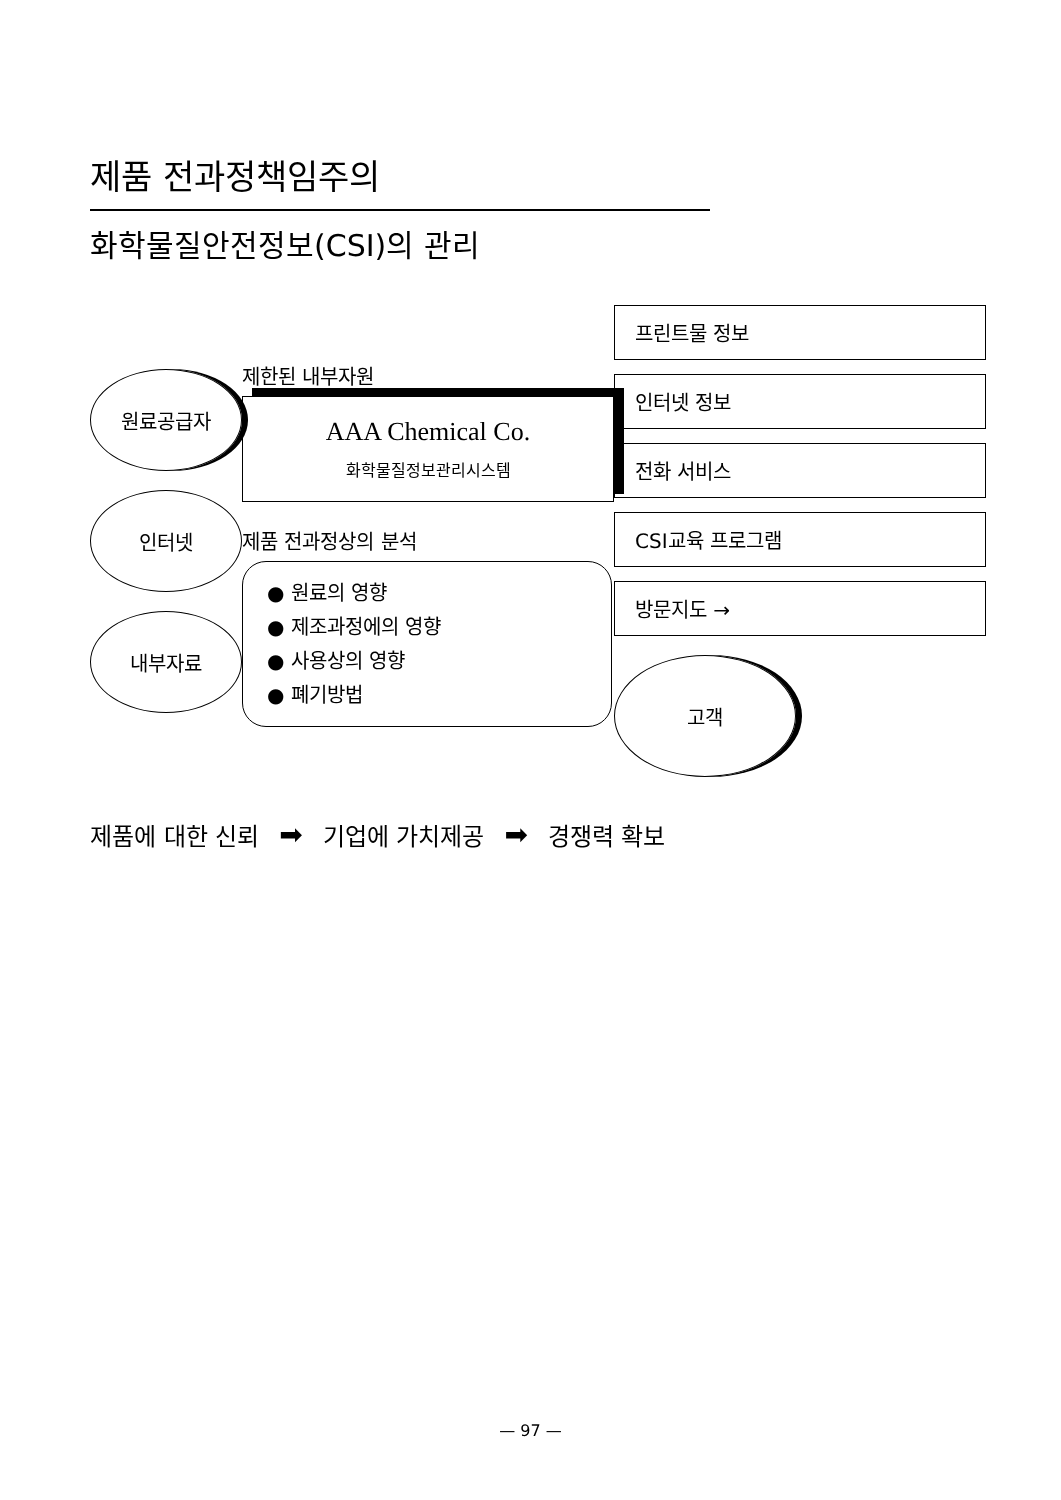제품 전과정책임주의
화학물질안전정보(CSI)의 관리
원료공급자
인터넷
내부자료
제한된 내부자원
AAA Chemical Co.
화학물질정보관리시스템
제품 전과정상의 분석
● 원료의 영향
● 제조과정에의 영향
● 사용상의 영향
● 폐기방법
프린트물 정보
인터넷 정보
전화 서비스
CSI교육 프로그램
방문지도 →
고객
제품에 대한 신뢰 ➡ 기업에 가치제공 ➡ 경쟁력 확보
— 97 —